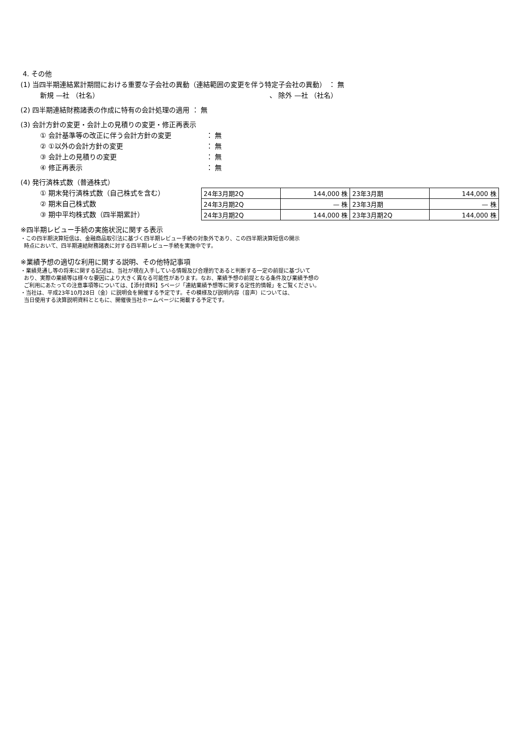4. その他
(1) 当四半期連結累計期間における重要な子会社の異動（連結範囲の変更を伴う特定子会社の異動） ： 無
新規 —社 （社名） 、 除外 —社 （社名）
(2) 四半期連結財務諸表の作成に特有の会計処理の適用 ： 無
(3) 会計方針の変更・会計上の見積りの変更・修正再表示
① 会計基準等の改正に伴う会計方針の変更 ： 無
② ①以外の会計方針の変更 ： 無
③ 会計上の見積りの変更 ： 無
④ 修正再表示 ： 無
(4) 発行済株式数（普通株式）
① 期末発行済株式数（自己株式を含む）
② 期末自己株式数
③ 期中平均株式数（四半期累計）
| 24年3月期2Q | 144,000 株 | 23年3月期 | 144,000 株 |
| 24年3月期2Q | — 株 | 23年3月期 | — 株 |
| 24年3月期2Q | 144,000 株 | 23年3月期2Q | 144,000 株 |
※四半期レビュー手続の実施状況に関する表示
・この四半期決算短信は、金融商品取引法に基づく四半期レビュー手続の対象外であり、この四半期決算短信の開示
時点において、四半期連結財務諸表に対する四半期レビュー手続を実施中です。
※業績予想の適切な利用に関する説明、その他特記事項
・業績見通し等の将来に関する記述は、当社が現在入手している情報及び合理的であると判断する一定の前提に基づいて
おり、実際の業績等は様々な要因により大きく異なる可能性があります。なお、業績予想の前提となる条件及び業績予想の
ご利用にあたっての注意事項等については、【添付資料】5ページ「連結業績予想等に関する定性的情報」をご覧ください。
・当社は、平成23年10月28日（金）に説明会を開催する予定です。その模様及び説明内容（音声）については、
当日使用する決算説明資料とともに、開催後当社ホームページに掲載する予定です。